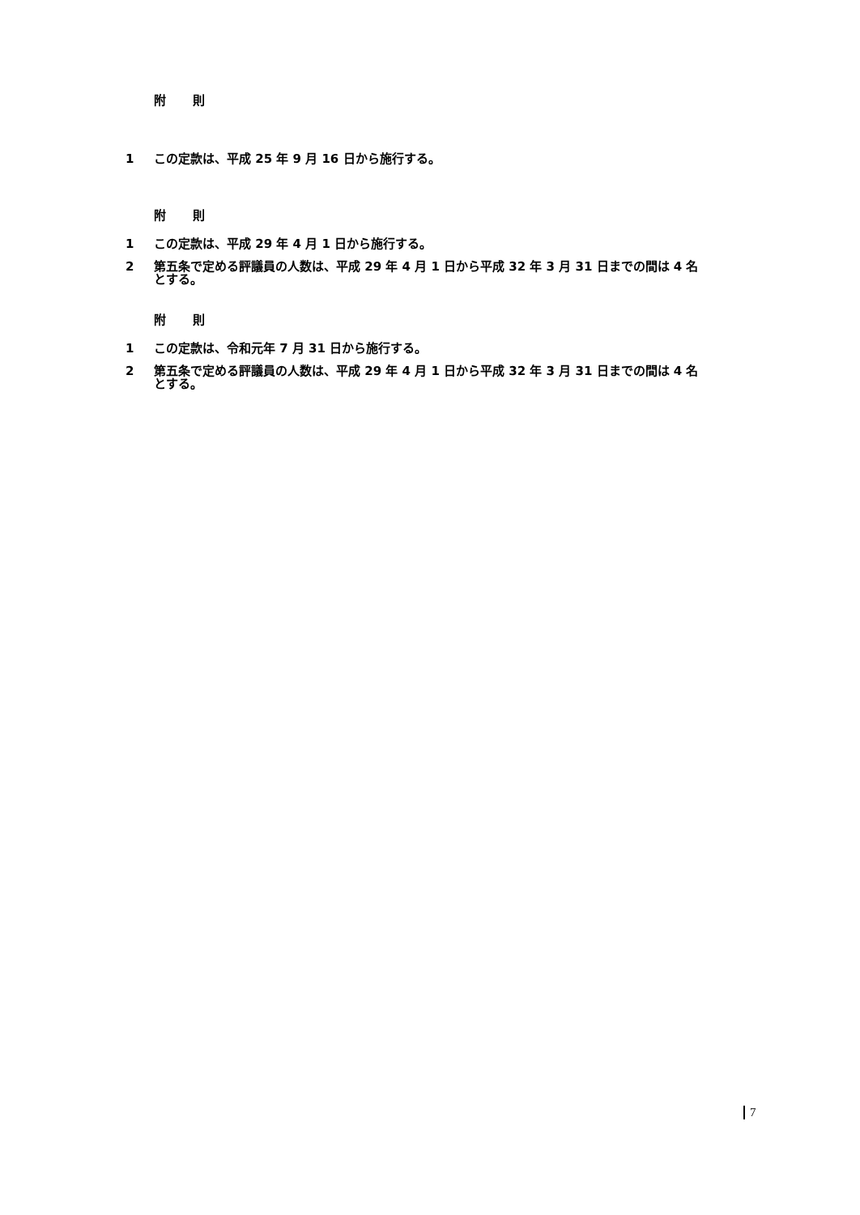附 則
1 この定款は、平成 25 年 9 月 16 日から施行する。
附 則
1 この定款は、平成 29 年 4 月 1 日から施行する。
2 第五条で定める評議員の人数は、平成 29 年 4 月 1 日から平成 32 年 3 月 31 日までの間は 4 名とする。
附 則
1 この定款は、令和元年 7 月 31 日から施行する。
2 第五条で定める評議員の人数は、平成 29 年 4 月 1 日から平成 32 年 3 月 31 日までの間は 4 名とする。
7